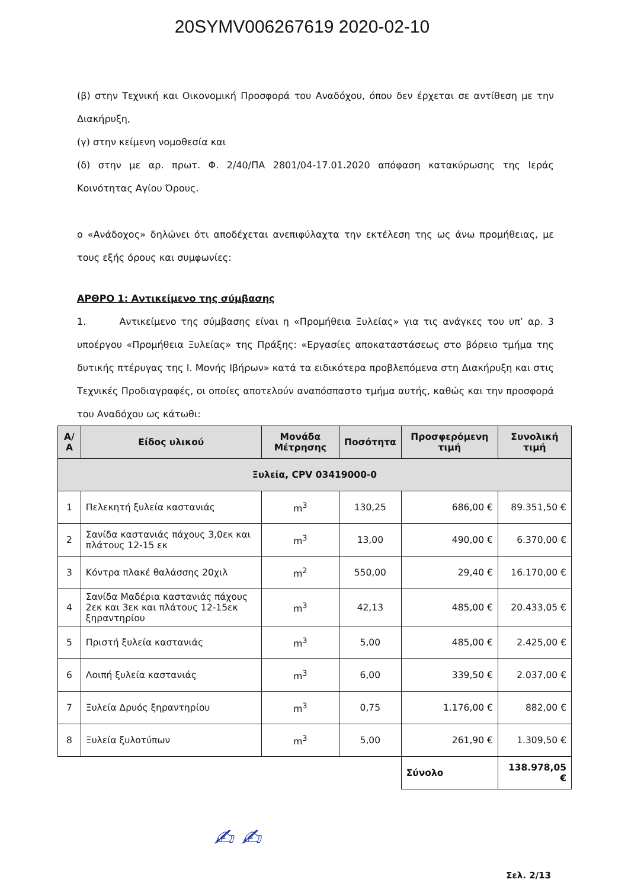20SYMV006267619 2020-02-10
(β) στην Τεχνική και Οικονομική Προσφορά του Αναδόχου, όπου δεν έρχεται σε αντίθεση με την Διακήρυξη,
(γ) στην κείμενη νομοθεσία και
(δ) στην με αρ. πρωτ. Φ. 2/40/ΠΑ 2801/04-17.01.2020 απόφαση κατακύρωσης της Ιεράς Κοινότητας Αγίου Όρους.
ο «Ανάδοχος» δηλώνει ότι αποδέχεται ανεπιφύλαχτα την εκτέλεση της ως άνω προμήθειας, με τους εξής όρους και συμφωνίες:
ΑΡΘΡΟ 1: Αντικείμενο της σύμβασης
1. Αντικείμενο της σύμβασης είναι η «Προμήθεια Ξυλείας» για τις ανάγκες του υπ’ αρ. 3 υποέργου «Προμήθεια Ξυλείας» της Πράξης: «Εργασίες αποκαταστάσεως στο βόρειο τμήμα της δυτικής πτέρυγας της Ι. Μονής Ιβήρων» κατά τα ειδικότερα προβλεπόμενα στη Διακήρυξη και στις Τεχνικές Προδιαγραφές, οι οποίες αποτελούν αναπόσπαστο τμήμα αυτής, καθώς και την προσφορά του Αναδόχου ως κάτωθι:
| Α/Α | Είδος υλικού | Μονάδα Μέτρησης | Ποσότητα | Προσφερόμενη τιμή | Συνολική τιμή |
| --- | --- | --- | --- | --- | --- |
| Ξυλεία, CPV 03419000-0 | | | | | |
| 1 | Πελεκητή ξυλεία καστανιάς | m<sup>3</sup> | 130,25 | 686,00 € | 89.351,50 € |
| 2 | Σανίδα καστανιάς πάχους 3,0εκ και πλάτους 12-15 εκ | m<sup>3</sup> | 13,00 | 490,00 € | 6.370,00 € |
| 3 | Κόντρα πλακέ θαλάσσης 20χιλ | m<sup>2</sup> | 550,00 | 29,40 € | 16.170,00 € |
| 4 | Σανίδα Μαδέρια καστανιάς πάχους 2εκ και 3εκ και πλάτους 12-15εκ ξηραντηρίου | m<sup>3</sup> | 42,13 | 485,00 € | 20.433,05 € |
| 5 | Πριστή ξυλεία καστανιάς | m<sup>3</sup> | 5,00 | 485,00 € | 2.425,00 € |
| 6 | Λοιπή ξυλεία καστανιάς | m<sup>3</sup> | 6,00 | 339,50 € | 2.037,00 € |
| 7 | Ξυλεία Δρυός ξηραντηρίου | m<sup>3</sup> | 0,75 | 1.176,00 € | 882,00 € |
| 8 | Ξυλεία ξυλοτύπων | m<sup>3</sup> | 5,00 | 261,90 € | 1.309,50 € |
| | | | | Σύνολο | 138.978,05 € |
✍ ✍
Σελ. 2/13